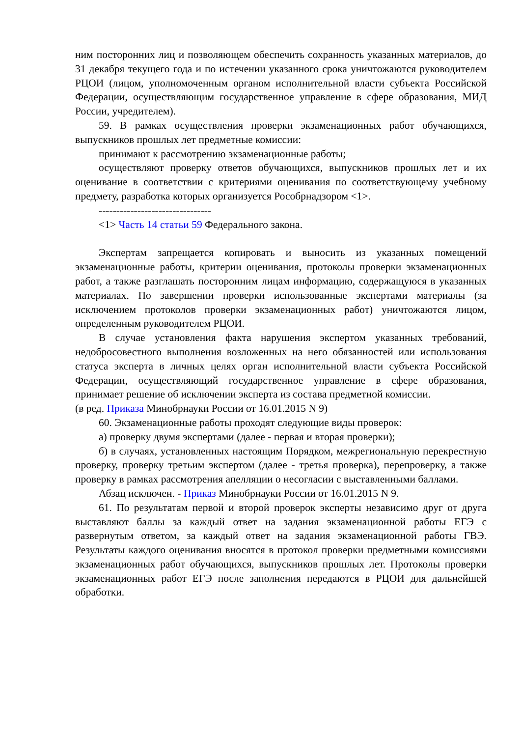ним посторонних лиц и позволяющем обеспечить сохранность указанных материалов, до 31 декабря текущего года и по истечении указанного срока уничтожаются руководителем РЦОИ (лицом, уполномоченным органом исполнительной власти субъекта Российской Федерации, осуществляющим государственное управление в сфере образования, МИД России, учредителем).
59. В рамках осуществления проверки экзаменационных работ обучающихся, выпускников прошлых лет предметные комиссии:
принимают к рассмотрению экзаменационные работы;
осуществляют проверку ответов обучающихся, выпускников прошлых лет и их оценивание в соответствии с критериями оценивания по соответствующему учебному предмету, разработка которых организуется Рособрнадзором <1>.
--------------------------------
<1> Часть 14 статьи 59 Федерального закона.
Экспертам запрещается копировать и выносить из указанных помещений экзаменационные работы, критерии оценивания, протоколы проверки экзаменационных работ, а также разглашать посторонним лицам информацию, содержащуюся в указанных материалах. По завершении проверки использованные экспертами материалы (за исключением протоколов проверки экзаменационных работ) уничтожаются лицом, определенным руководителем РЦОИ.
В случае установления факта нарушения экспертом указанных требований, недобросовестного выполнения возложенных на него обязанностей или использования статуса эксперта в личных целях орган исполнительной власти субъекта Российской Федерации, осуществляющий государственное управление в сфере образования, принимает решение об исключении эксперта из состава предметной комиссии.
(в ред. Приказа Минобрнауки России от 16.01.2015 N 9)
60. Экзаменационные работы проходят следующие виды проверок:
а) проверку двумя экспертами (далее - первая и вторая проверки);
б) в случаях, установленных настоящим Порядком, межрегиональную перекрестную проверку, проверку третьим экспертом (далее - третья проверка), перепроверку, а также проверку в рамках рассмотрения апелляции о несогласии с выставленными баллами.
Абзац исключен. - Приказ Минобрнауки России от 16.01.2015 N 9.
61. По результатам первой и второй проверок эксперты независимо друг от друга выставляют баллы за каждый ответ на задания экзаменационной работы ЕГЭ с развернутым ответом, за каждый ответ на задания экзаменационной работы ГВЭ. Результаты каждого оценивания вносятся в протокол проверки предметными комиссиями экзаменационных работ обучающихся, выпускников прошлых лет. Протоколы проверки экзаменационных работ ЕГЭ после заполнения передаются в РЦОИ для дальнейшей обработки.